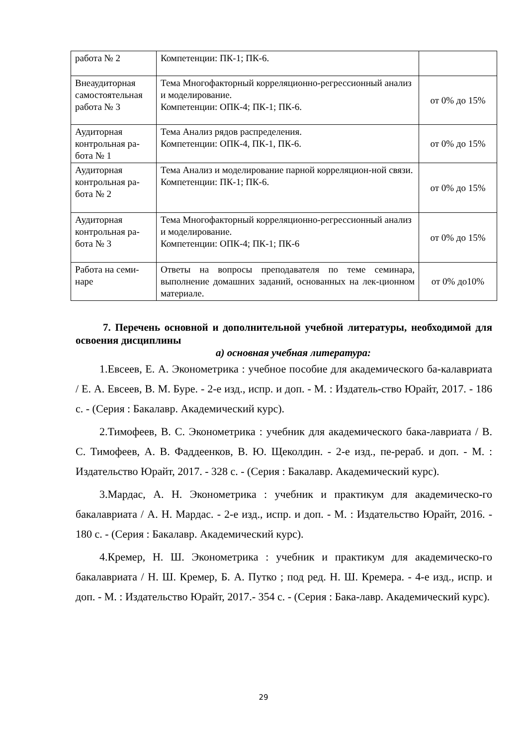| работа № 2 | Компетенции: ПК-1; ПК-6. | |
| Внеаудиторная самостоятельная работа № 3 | Тема Многофакторный корреляционно-регрессионный анализ и моделирование. Компетенции: ОПК-4; ПК-1; ПК-6. | от 0% до 15% |
| Аудиторная контрольная ра-бота № 1 | Тема Анализ рядов распределения. Компетенции: ОПК-4, ПК-1, ПК-6. | от 0% до 15% |
| Аудиторная контрольная ра-бота № 2 | Тема Анализ и моделирование парной корреляцион-ной связи. Компетенции: ПК-1; ПК-6. | от 0% до 15% |
| Аудиторная контрольная ра-бота № 3 | Тема Многофакторный корреляционно-регрессионный анализ и моделирование. Компетенции: ОПК-4; ПК-1; ПК-6 | от 0% до 15% |
| Работа на семи-наре | Ответы на вопросы преподавателя по теме семинара, выполнение домашних заданий, основанных на лек-ционном материале. | от 0% до10% |
7. Перечень основной и дополнительной учебной литературы, необходимой для освоения дисциплины
а) основная учебная литература:
1.Евсеев, Е. А. Эконометрика : учебное пособие для академического ба-калавриата / Е. А. Евсеев, В. М. Буре. - 2-е изд., испр. и доп. - М. : Издатель-ство Юрайт, 2017. - 186 с. - (Серия : Бакалавр. Академический курс).
2.Тимофеев, В. С. Эконометрика : учебник для академического бака-лавриата / В. С. Тимофеев, А. В. Фаддеенков, В. Ю. Щеколдин. - 2-е изд., пе-рераб. и доп. - М. : Издательство Юрайт, 2017. - 328 с. - (Серия : Бакалавр. Академический курс).
3.Мардас, А. Н. Эконометрика : учебник и практикум для академическо-го бакалавриата / А. Н. Мардас. - 2-е изд., испр. и доп. - М. : Издательство Юрайт, 2016. - 180 с. - (Серия : Бакалавр. Академический курс).
4.Кремер, Н. Ш. Эконометрика : учебник и практикум для академическо-го бакалавриата / Н. Ш. Кремер, Б. А. Путко ; под ред. Н. Ш. Кремера. - 4-е изд., испр. и доп. - М. : Издательство Юрайт, 2017.- 354 с. - (Серия : Бака-лавр. Академический курс).
29